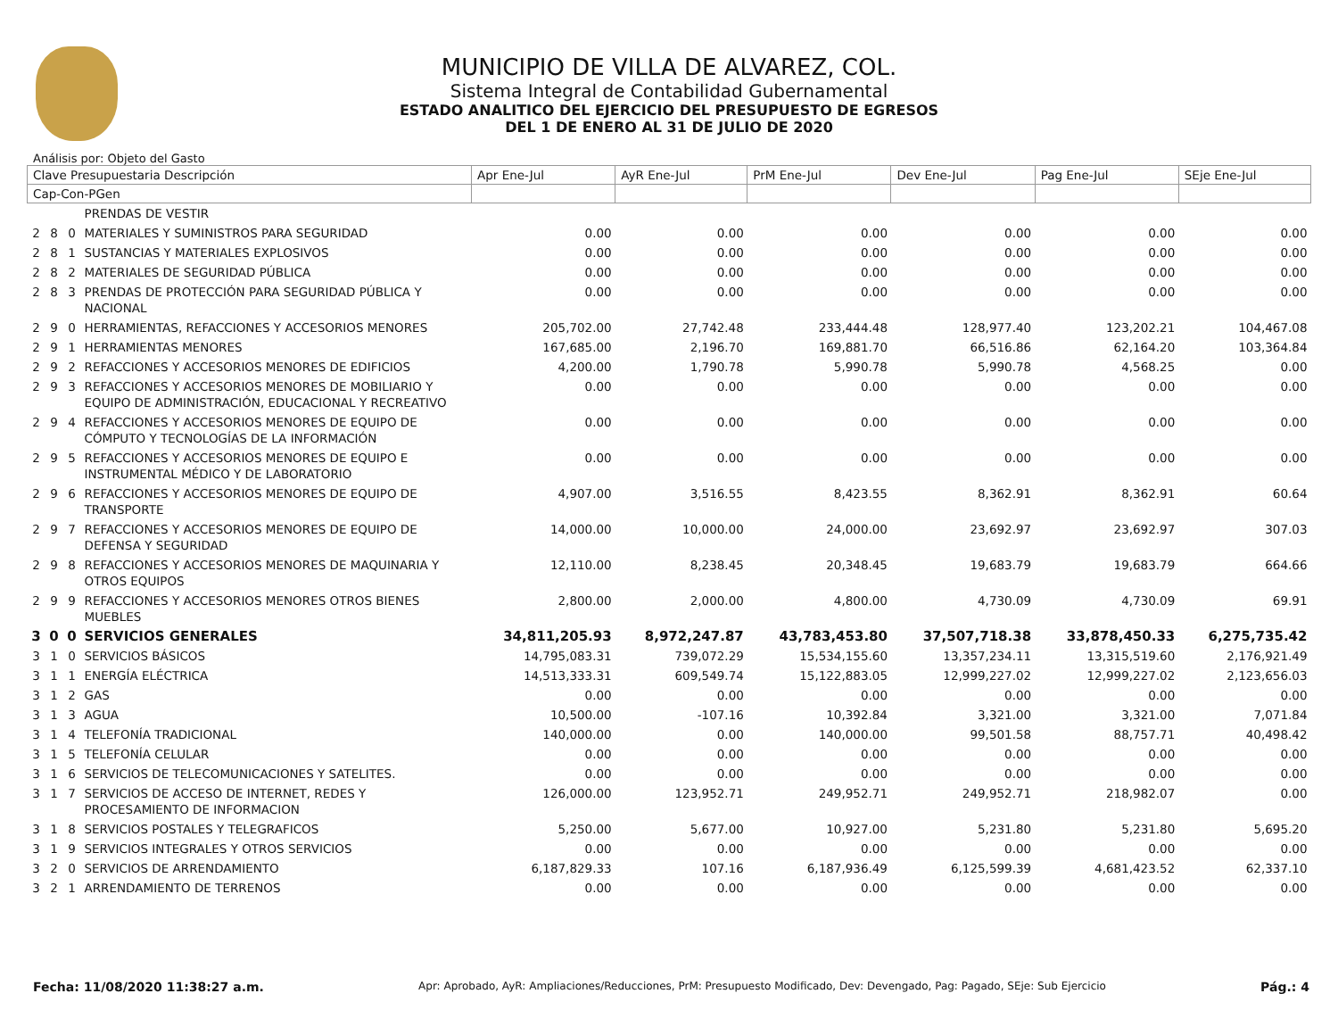MUNICIPIO DE VILLA DE ALVAREZ, COL.
Sistema Integral de Contabilidad Gubernamental
ESTADO ANALITICO DEL EJERCICIO DEL PRESUPUESTO DE EGRESOS
DEL 1 DE ENERO AL 31 DE JULIO DE 2020
Análisis por: Objeto del Gasto
| Clave Presupuestaria Descripción | | | | Apr Ene-Jul | AyR Ene-Jul | PrM Ene-Jul | Dev Ene-Jul | Pag Ene-Jul | SEje Ene-Jul |
| --- | --- | --- | --- | --- | --- | --- | --- | --- | --- |
| Cap-Con-PGen | | | | | | | | | |
| | | | PRENDAS DE VESTIR | | | | | | |
| 2 | 8 | 0 | MATERIALES Y SUMINISTROS PARA SEGURIDAD | 0.00 | 0.00 | 0.00 | 0.00 | 0.00 | 0.00 |
| 2 | 8 | 1 | SUSTANCIAS Y MATERIALES EXPLOSIVOS | 0.00 | 0.00 | 0.00 | 0.00 | 0.00 | 0.00 |
| 2 | 8 | 2 | MATERIALES DE SEGURIDAD PÚBLICA | 0.00 | 0.00 | 0.00 | 0.00 | 0.00 | 0.00 |
| 2 | 8 | 3 | PRENDAS DE PROTECCIÓN PARA SEGURIDAD PÚBLICA Y NACIONAL | 0.00 | 0.00 | 0.00 | 0.00 | 0.00 | 0.00 |
| 2 | 9 | 0 | HERRAMIENTAS, REFACCIONES Y ACCESORIOS MENORES | 205,702.00 | 27,742.48 | 233,444.48 | 128,977.40 | 123,202.21 | 104,467.08 |
| 2 | 9 | 1 | HERRAMIENTAS MENORES | 167,685.00 | 2,196.70 | 169,881.70 | 66,516.86 | 62,164.20 | 103,364.84 |
| 2 | 9 | 2 | REFACCIONES Y ACCESORIOS MENORES DE EDIFICIOS | 4,200.00 | 1,790.78 | 5,990.78 | 5,990.78 | 4,568.25 | 0.00 |
| 2 | 9 | 3 | REFACCIONES Y ACCESORIOS MENORES DE MOBILIARIO Y EQUIPO DE ADMINISTRACIÓN, EDUCACIONAL Y RECREATIVO | 0.00 | 0.00 | 0.00 | 0.00 | 0.00 | 0.00 |
| 2 | 9 | 4 | REFACCIONES Y ACCESORIOS MENORES DE EQUIPO DE CÓMPUTO Y TECNOLOGÍAS DE LA INFORMACIÓN | 0.00 | 0.00 | 0.00 | 0.00 | 0.00 | 0.00 |
| 2 | 9 | 5 | REFACCIONES Y ACCESORIOS MENORES DE EQUIPO E INSTRUMENTAL MÉDICO Y DE LABORATORIO | 0.00 | 0.00 | 0.00 | 0.00 | 0.00 | 0.00 |
| 2 | 9 | 6 | REFACCIONES Y ACCESORIOS MENORES DE EQUIPO DE TRANSPORTE | 4,907.00 | 3,516.55 | 8,423.55 | 8,362.91 | 8,362.91 | 60.64 |
| 2 | 9 | 7 | REFACCIONES Y ACCESORIOS MENORES DE EQUIPO DE DEFENSA Y SEGURIDAD | 14,000.00 | 10,000.00 | 24,000.00 | 23,692.97 | 23,692.97 | 307.03 |
| 2 | 9 | 8 | REFACCIONES Y ACCESORIOS MENORES DE MAQUINARIA Y OTROS EQUIPOS | 12,110.00 | 8,238.45 | 20,348.45 | 19,683.79 | 19,683.79 | 664.66 |
| 2 | 9 | 9 | REFACCIONES Y ACCESORIOS MENORES OTROS BIENES MUEBLES | 2,800.00 | 2,000.00 | 4,800.00 | 4,730.09 | 4,730.09 | 69.91 |
| 3 | 0 | 0 | SERVICIOS GENERALES | 34,811,205.93 | 8,972,247.87 | 43,783,453.80 | 37,507,718.38 | 33,878,450.33 | 6,275,735.42 |
| 3 | 1 | 0 | SERVICIOS BÁSICOS | 14,795,083.31 | 739,072.29 | 15,534,155.60 | 13,357,234.11 | 13,315,519.60 | 2,176,921.49 |
| 3 | 1 | 1 | ENERGÍA ELÉCTRICA | 14,513,333.31 | 609,549.74 | 15,122,883.05 | 12,999,227.02 | 12,999,227.02 | 2,123,656.03 |
| 3 | 1 | 2 | GAS | 0.00 | 0.00 | 0.00 | 0.00 | 0.00 | 0.00 |
| 3 | 1 | 3 | AGUA | 10,500.00 | -107.16 | 10,392.84 | 3,321.00 | 3,321.00 | 7,071.84 |
| 3 | 1 | 4 | TELEFONÍA TRADICIONAL | 140,000.00 | 0.00 | 140,000.00 | 99,501.58 | 88,757.71 | 40,498.42 |
| 3 | 1 | 5 | TELEFONÍA CELULAR | 0.00 | 0.00 | 0.00 | 0.00 | 0.00 | 0.00 |
| 3 | 1 | 6 | SERVICIOS DE TELECOMUNICACIONES Y SATELITES. | 0.00 | 0.00 | 0.00 | 0.00 | 0.00 | 0.00 |
| 3 | 1 | 7 | SERVICIOS DE ACCESO DE INTERNET, REDES Y PROCESAMIENTO DE INFORMACION | 126,000.00 | 123,952.71 | 249,952.71 | 249,952.71 | 218,982.07 | 0.00 |
| 3 | 1 | 8 | SERVICIOS POSTALES Y TELEGRAFICOS | 5,250.00 | 5,677.00 | 10,927.00 | 5,231.80 | 5,231.80 | 5,695.20 |
| 3 | 1 | 9 | SERVICIOS INTEGRALES Y OTROS SERVICIOS | 0.00 | 0.00 | 0.00 | 0.00 | 0.00 | 0.00 |
| 3 | 2 | 0 | SERVICIOS DE ARRENDAMIENTO | 6,187,829.33 | 107.16 | 6,187,936.49 | 6,125,599.39 | 4,681,423.52 | 62,337.10 |
| 3 | 2 | 1 | ARRENDAMIENTO DE TERRENOS | 0.00 | 0.00 | 0.00 | 0.00 | 0.00 | 0.00 |
Fecha: 11/08/2020 11:38:27 a.m. Apr: Aprobado, AyR: Ampliaciones/Reducciones, PrM: Presupuesto Modificado, Dev: Devengado, Pag: Pagado, SEje: Sub Ejercicio Pág.: 4